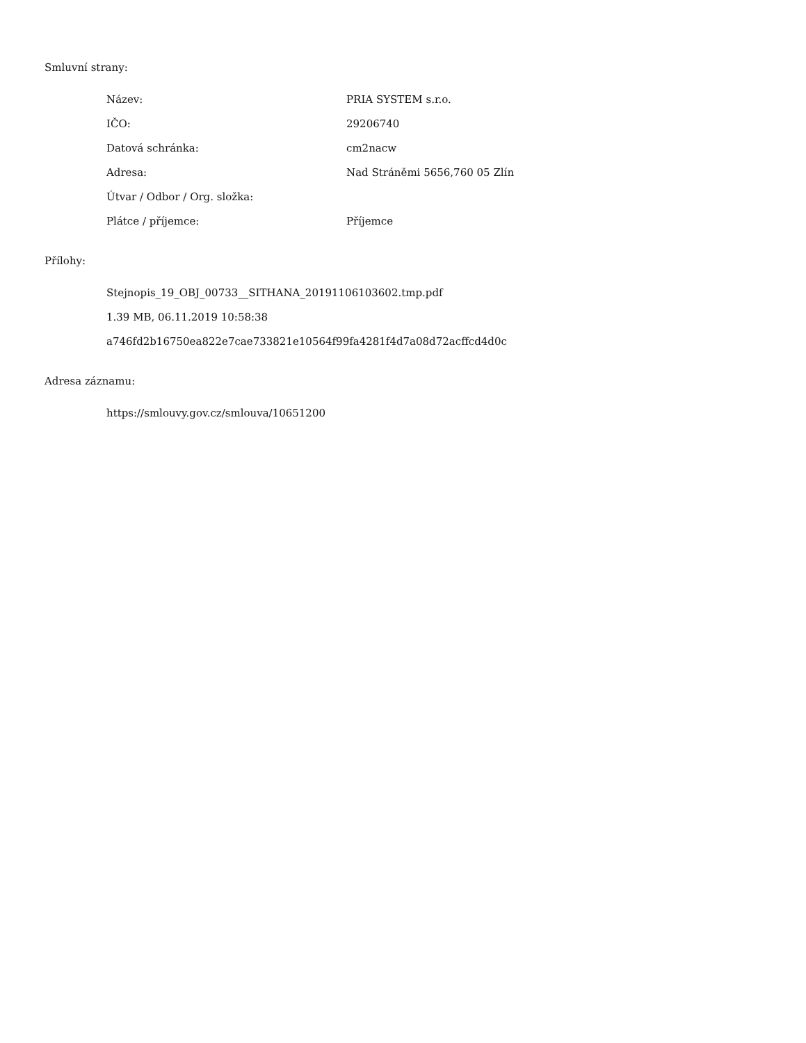Smluvní strany:
| Název: | PRIA SYSTEM s.r.o. |
| IČO: | 29206740 |
| Datová schránka: | cm2nacw |
| Adresa: | Nad Stráněmi 5656,760 05 Zlín |
| Útvar / Odbor / Org. složka: | |
| Plátce / příjemce: | Příjemce |
Přílohy:
Stejnopis_19_OBJ_00733__SITHANA_20191106103602.tmp.pdf
1.39 MB, 06.11.2019 10:58:38
a746fd2b16750ea822e7cae733821e10564f99fa4281f4d7a08d72acffcd4d0c
Adresa záznamu:
https://smlouvy.gov.cz/smlouva/10651200